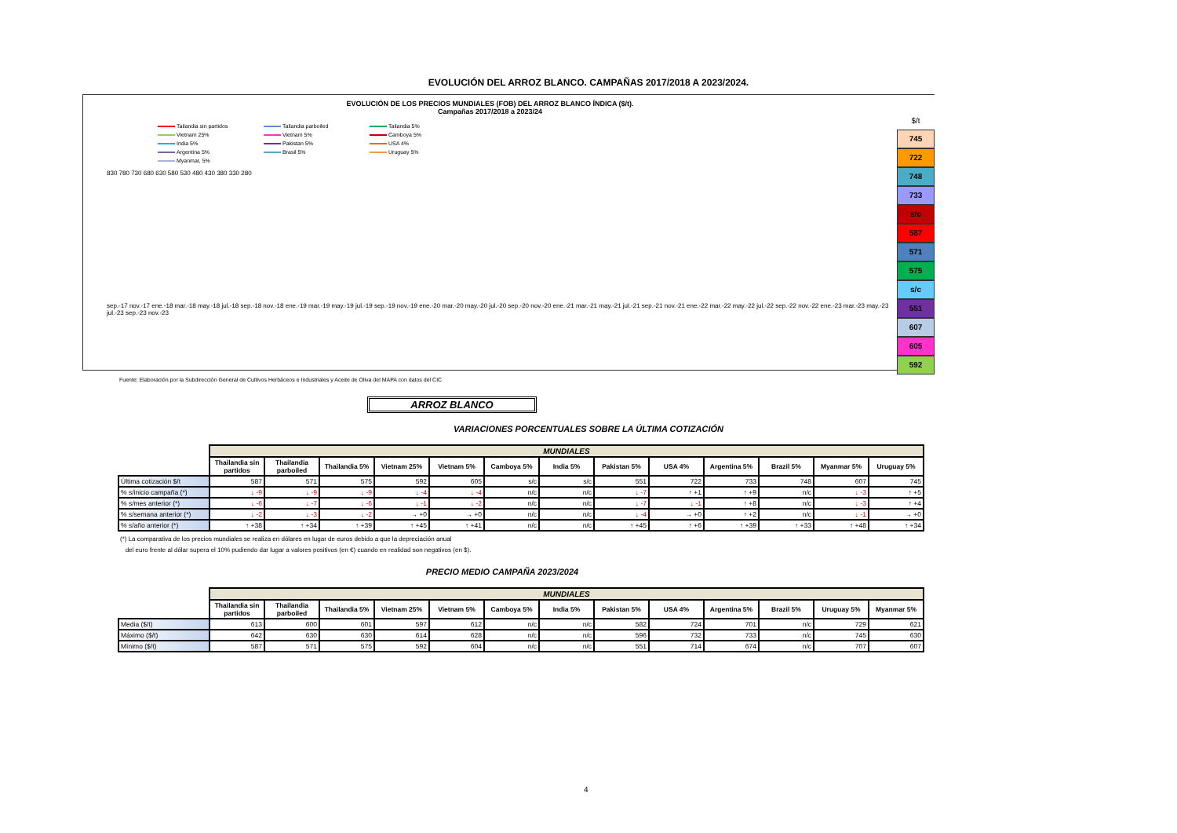EVOLUCIÓN DEL ARROZ BLANCO. CAMPAÑAS 2017/2018 A 2023/2024.
EVOLUCIÓN DE LOS PRECIOS MUNDIALES (FOB) DEL ARROZ BLANCO ÍNDICA ($/t).
Campañas 2017/2018 a 2023/24
Tailandia sin partidos
Tailandia parboiled
Tailandia 5%
Vietnam 25%
Vietnam 5%
Camboya 5%
India 5%
Pakistan 5%
USA 4%
Argentina 5%
Brasil 5%
Uruguay 5%
Myanmar, 5%
830 780 730 680 630 580 530 480 430 380 330 280
sep.-17 nov.-17 ene.-18 mar.-18 may.-18 jul.-18 sep.-18 nov.-18 ene.-19 mar.-19 may.-19 jul.-19 sep.-19 nov.-19 ene.-20 mar.-20 may.-20 jul.-20 sep.-20 nov.-20 ene.-21 mar.-21 may.-21 jul.-21 sep.-21 nov.-21 ene.-22 mar.-22 may.-22 jul.-22 sep.-22 nov.-22 ene.-23 mar.-23 may.-23 jul.-23 sep.-23 nov.-23
$/t
745
722
748
733
s/c
587
571
575
s/c
551
607
605
592
Fuente: Elaboración por la Subdirección General de Cultivos Herbáceos e Industriales y Aceite de Oliva del MAPA con datos del CIC
ARROZ BLANCO
VARIACIONES PORCENTUALES SOBRE LA ÚLTIMA COTIZACIÓN
| | MUNDIALES | | | | | | | | | | | | |
| | Thailandia sin partidos | Thailandia parboiled | Thailandia 5% | Vietnam 25% | Vietnam 5% | Camboya 5% | India 5% | Pakistan 5% | USA 4% | Argentina 5% | Brazil 5% | Myanmar 5% | Uruguay 5% |
| Última cotización $/t | 587 | 571 | 575 | 592 | 605 | s/c | s/c | 551 | 722 | 733 | 748 | 607 | 745 |
| % s/inicio campaña (*) | ↓ -9 | ↓ -9 | ↓ -9 | ↓ -4 | ↓ -4 | n/c | n/c | ↓ -7 | ↑ +1 | ↑ +9 | n/c | ↓ -3 | ↑ +5 |
| % s/mes anterior (*) | ↓ -6 | ↓ -7 | ↓ -6 | ↓ -1 | ↓ -2 | n/c | n/c | ↓ -7 | ↓ -1 | ↑ +8 | n/c | ↓ -3 | ↑ +4 |
| % s/semana anterior (*) | ↓ -2 | ↓ -3 | ↓ -2 | → +0 | → +0 | n/c | n/c | ↓ -4 | → +0 | ↑ +2 | n/c | ↓ -1 | → +0 |
| % s/año anterior (*) | ↑ +38 | ↑ +34 | ↑ +39 | ↑ +45 | ↑ +41 | n/c | n/c | ↑ +45 | ↑ +6 | ↑ +39 | ↑ +33 | ↑ +48 | ↑ +34 |
(*) La comparativa de los precios mundiales se realiza en dólares en lugar de euros debido a que la depreciación anual
del euro frente al dólar supera el 10% pudiendo dar lugar a valores positivos (en €) cuando en realidad son negativos (en $).
PRECIO MEDIO CAMPAÑA 2023/2024
| | MUNDIALES | | | | | | | | | | | | |
| | Thailandia sin partidos | Thailandia parboiled | Thailandia 5% | Vietnam 25% | Vietnam 5% | Camboya 5% | India 5% | Pakistan 5% | USA 4% | Argentina 5% | Brazil 5% | Uruguay 5% | Myanmar 5% |
| Media ($/t) | 613 | 600 | 601 | 597 | 612 | n/c | n/c | 582 | 724 | 701 | n/c | 729 | 621 |
| Máximo ($/t) | 642 | 630 | 630 | 614 | 628 | n/c | n/c | 596 | 732 | 733 | n/c | 745 | 630 |
| Mínimo ($/t) | 587 | 571 | 575 | 592 | 604 | n/c | n/c | 551 | 714 | 674 | n/c | 707 | 607 |
4